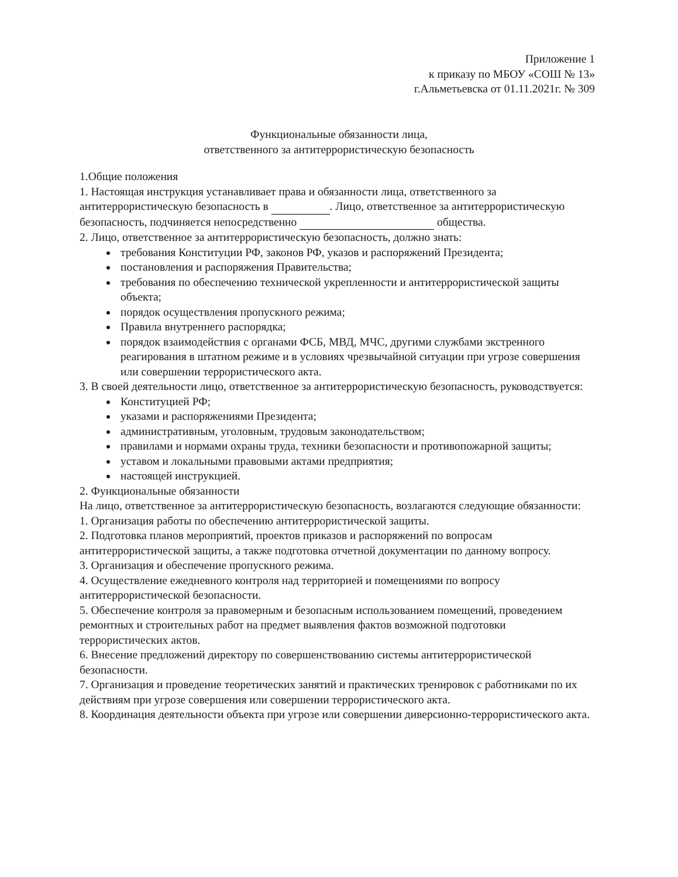Приложение 1
к приказу по МБОУ «СОШ № 13»
г.Альметьевска от 01.11.2021г. № 309
Функциональные обязанности лица,
ответственного за антитеррористическую безопасность
1.Общие положения
1. Настоящая инструкция устанавливает права и обязанности лица, ответственного за антитеррористическую безопасность в . Лицо, ответственное за антитеррористическую безопасность, подчиняется непосредственно общества.
2. Лицо, ответственное за антитеррористическую безопасность, должно знать:
требования Конституции РФ, законов РФ, указов и распоряжений Президента;
постановления и распоряжения Правительства;
требования по обеспечению технической укрепленности и антитеррористической защиты объекта;
порядок осуществления пропускного режима;
Правила внутреннего распорядка;
порядок взаимодействия с органами ФСБ, МВД, МЧС, другими службами экстренного реагирования в штатном режиме и в условиях чрезвычайной ситуации при угрозе совершения или совершении террористического акта.
3. В своей деятельности лицо, ответственное за антитеррористическую безопасность, руководствуется:
Конституцией РФ;
указами и распоряжениями Президента;
административным, уголовным, трудовым законодательством;
правилами и нормами охраны труда, техники безопасности и противопожарной защиты;
уставом и локальными правовыми актами предприятия;
настоящей инструкцией.
2. Функциональные обязанности
На лицо, ответственное за антитеррористическую безопасность, возлагаются следующие обязанности:
1. Организация работы по обеспечению антитеррористической защиты.
2. Подготовка планов мероприятий, проектов приказов и распоряжений по вопросам антитеррористической защиты, а также подготовка отчетной документации по данному вопросу.
3. Организация и обеспечение пропускного режима.
4. Осуществление ежедневного контроля над территорией и помещениями по вопросу антитеррористической безопасности.
5. Обеспечение контроля за правомерным и безопасным использованием помещений, проведением ремонтных и строительных работ на предмет выявления фактов возможной подготовки террористических актов.
6. Внесение предложений директору по совершенствованию системы антитеррористической безопасности.
7. Организация и проведение теоретических занятий и практических тренировок с работниками по их действиям при угрозе совершения или совершении террористического акта.
8. Координация деятельности объекта при угрозе или совершении диверсионно-террористического акта.